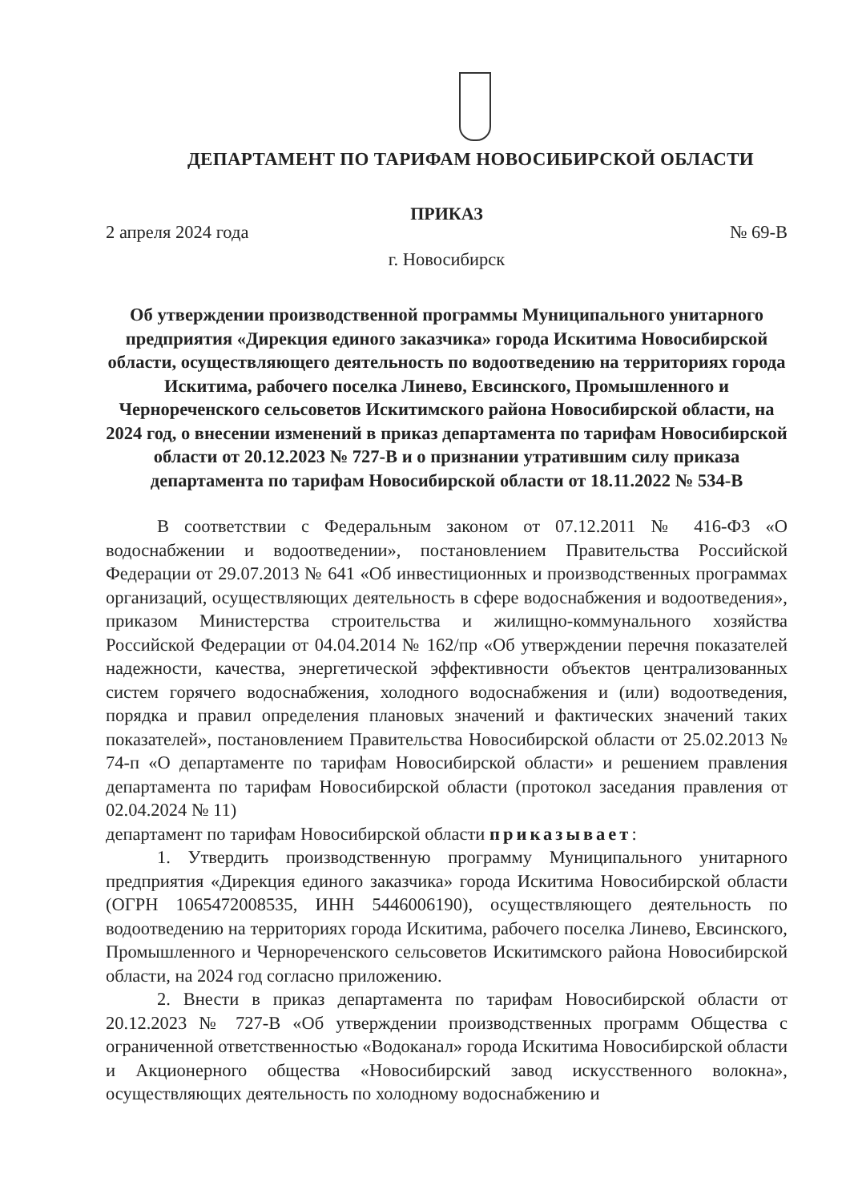ДЕПАРТАМЕНТ ПО ТАРИФАМ НОВОСИБИРСКОЙ ОБЛАСТИ
ПРИКАЗ
2 апреля 2024 года № 69-В
г. Новосибирск
Об утверждении производственной программы Муниципального унитарного предприятия «Дирекция единого заказчика» города Искитима Новосибирской области, осуществляющего деятельность по водоотведению на территориях города Искитима, рабочего поселка Линево, Евсинского, Промышленного и Чернореченского сельсоветов Искитимского района Новосибирской области, на 2024 год, о внесении изменений в приказ департамента по тарифам Новосибирской области от 20.12.2023 № 727-В и о признании утратившим силу приказа департамента по тарифам Новосибирской области от 18.11.2022 № 534-В
В соответствии с Федеральным законом от 07.12.2011 № 416-ФЗ «О водоснабжении и водоотведении», постановлением Правительства Российской Федерации от 29.07.2013 № 641 «Об инвестиционных и производственных программах организаций, осуществляющих деятельность в сфере водоснабжения и водоотведения», приказом Министерства строительства и жилищно-коммунального хозяйства Российской Федерации от 04.04.2014 № 162/пр «Об утверждении перечня показателей надежности, качества, энергетической эффективности объектов централизованных систем горячего водоснабжения, холодного водоснабжения и (или) водоотведения, порядка и правил определения плановых значений и фактических значений таких показателей», постановлением Правительства Новосибирской области от 25.02.2013 № 74-п «О департаменте по тарифам Новосибирской области» и решением правления департамента по тарифам Новосибирской области (протокол заседания правления от 02.04.2024 № 11)
департамент по тарифам Новосибирской области приказывает:
1. Утвердить производственную программу Муниципального унитарного предприятия «Дирекция единого заказчика» города Искитима Новосибирской области (ОГРН 1065472008535, ИНН 5446006190), осуществляющего деятельность по водоотведению на территориях города Искитима, рабочего поселка Линево, Евсинского, Промышленного и Чернореченского сельсоветов Искитимского района Новосибирской области, на 2024 год согласно приложению.
2. Внести в приказ департамента по тарифам Новосибирской области от 20.12.2023 № 727-В «Об утверждении производственных программ Общества с ограниченной ответственностью «Водоканал» города Искитима Новосибирской области и Акционерного общества «Новосибирский завод искусственного волокна», осуществляющих деятельность по холодному водоснабжению и